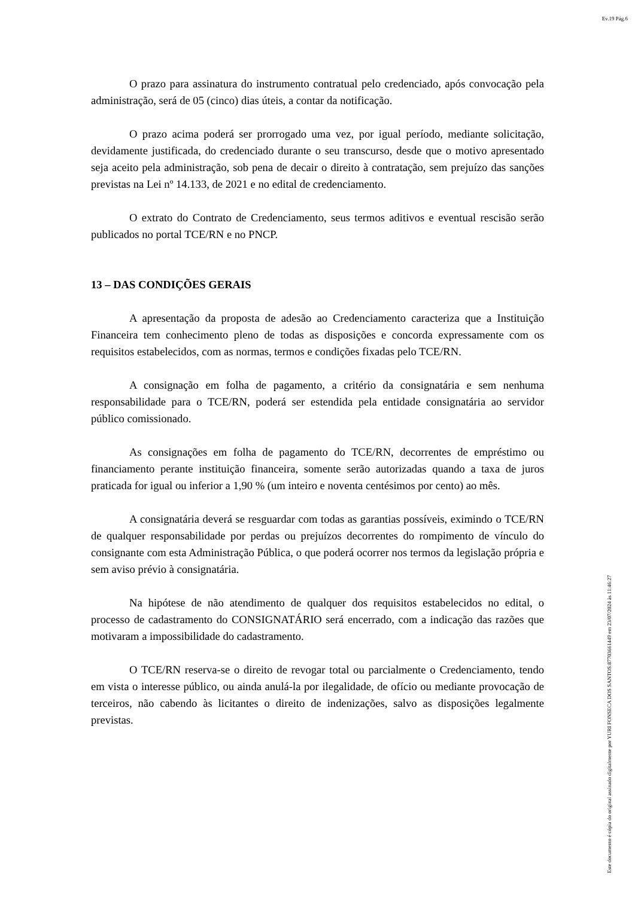Ev.19 Pág.6
O prazo para assinatura do instrumento contratual pelo credenciado, após convocação pela administração, será de 05 (cinco) dias úteis, a contar da notificação.
O prazo acima poderá ser prorrogado uma vez, por igual período, mediante solicitação, devidamente justificada, do credenciado durante o seu transcurso, desde que o motivo apresentado seja aceito pela administração, sob pena de decair o direito à contratação, sem prejuízo das sanções previstas na Lei nº 14.133, de 2021 e no edital de credenciamento.
O extrato do Contrato de Credenciamento, seus termos aditivos e eventual rescisão serão publicados no portal TCE/RN e no PNCP.
13 – DAS CONDIÇÕES GERAIS
A apresentação da proposta de adesão ao Credenciamento caracteriza que a Instituição Financeira tem conhecimento pleno de todas as disposições e concorda expressamente com os requisitos estabelecidos, com as normas, termos e condições fixadas pelo TCE/RN.
A consignação em folha de pagamento, a critério da consignatária e sem nenhuma responsabilidade para o TCE/RN, poderá ser estendida pela entidade consignatária ao servidor público comissionado.
As consignações em folha de pagamento do TCE/RN, decorrentes de empréstimo ou financiamento perante instituição financeira, somente serão autorizadas quando a taxa de juros praticada for igual ou inferior a 1,90 % (um inteiro e noventa centésimos por cento) ao mês.
A consignatária deverá se resguardar com todas as garantias possíveis, eximindo o TCE/RN de qualquer responsabilidade por perdas ou prejuízos decorrentes do rompimento de vínculo do consignante com esta Administração Pública, o que poderá ocorrer nos termos da legislação própria e sem aviso prévio à consignatária.
Na hipótese de não atendimento de qualquer dos requisitos estabelecidos no edital, o processo de cadastramento do CONSIGNATÁRIO será encerrado, com a indicação das razões que motivaram a impossibilidade do cadastramento.
O TCE/RN reserva-se o direito de revogar total ou parcialmente o Credenciamento, tendo em vista o interesse público, ou ainda anulá-la por ilegalidade, de ofício ou mediante provocação de terceiros, não cabendo às licitantes o direito de indenizações, salvo as disposições legalmente previstas.
Este documento é cópia do original assinado digitalmente por YURI FONSECA DOS SANTOS:87703661449 em 23/07/2024 às 11:46:27